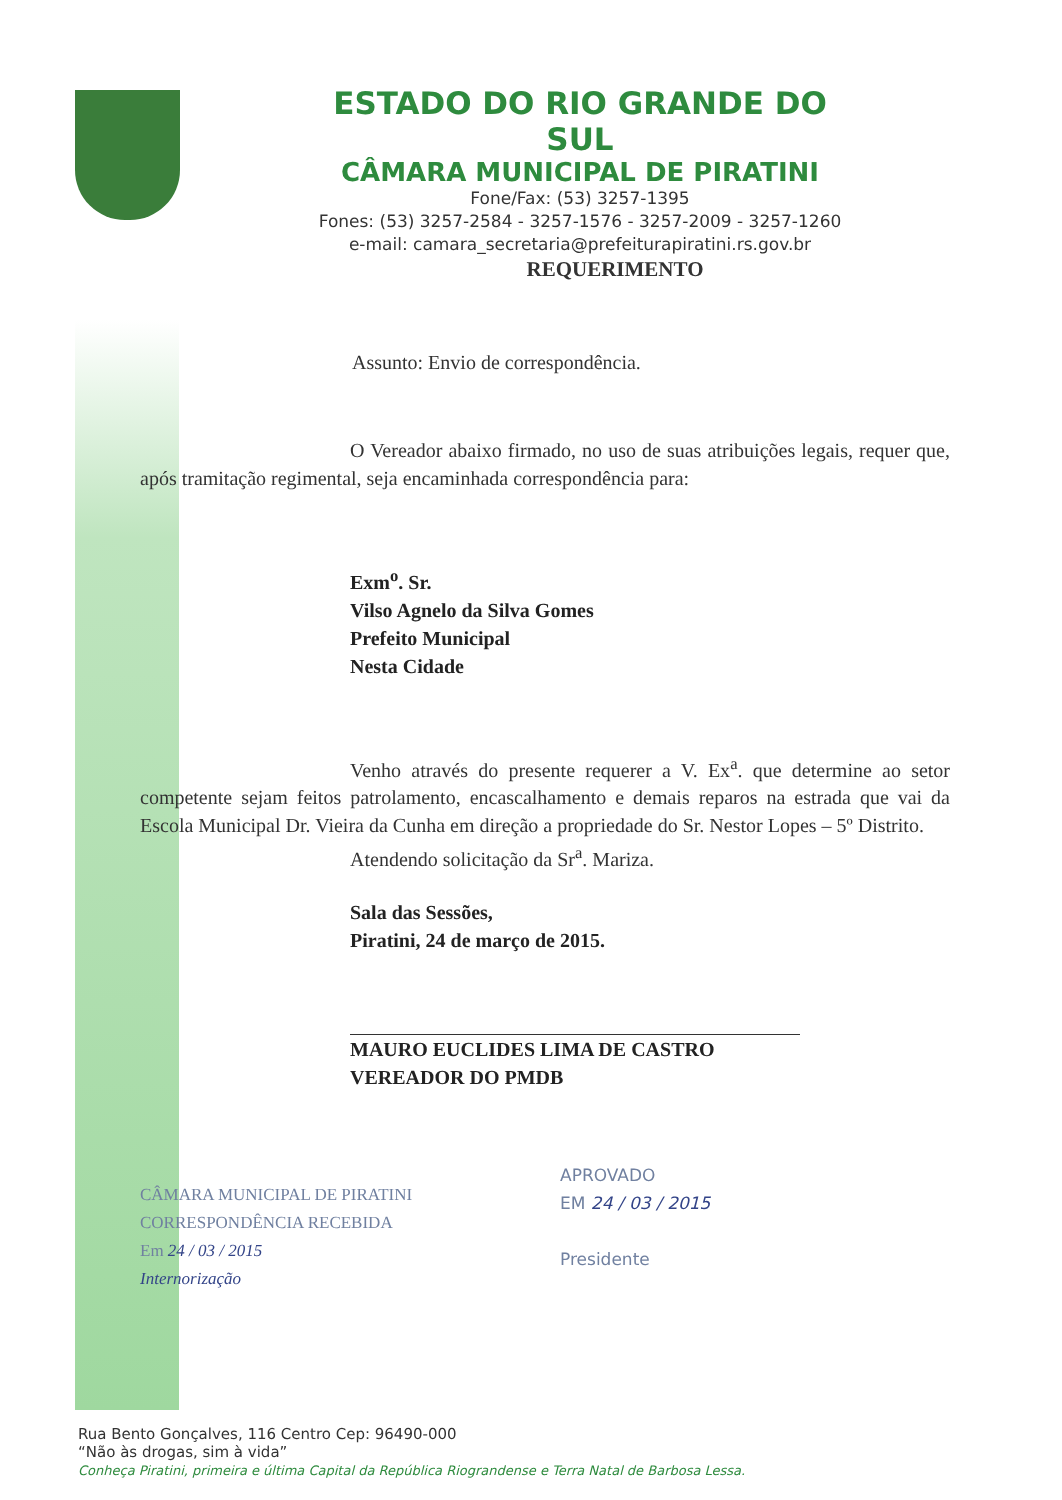ESTADO DO RIO GRANDE DO SUL
CÂMARA MUNICIPAL DE PIRATINI
Fone/Fax: (53) 3257-1395
Fones: (53) 3257-2584 - 3257-1576 - 3257-2009 - 3257-1260
e-mail: camara_secretaria@prefeiturapiratini.rs.gov.br
REQUERIMENTO
Assunto: Envio de correspondência.
O Vereador abaixo firmado, no uso de suas atribuições legais, requer que, após tramitação regimental, seja encaminhada correspondência para:
Exm<sup>o</sup>. Sr.
Vilso Agnelo da Silva Gomes
Prefeito Municipal
Nesta Cidade
Venho através do presente requerer a V. Ex<sup>a</sup>. que determine ao setor competente sejam feitos patrolamento, encascalhamento e demais reparos na estrada que vai da Escola Municipal Dr. Vieira da Cunha em direção a propriedade do Sr. Nestor Lopes – 5º Distrito.
Atendendo solicitação da Sr<sup>a</sup>. Mariza.
Sala das Sessões,
Piratini, 24 de março de 2015.
MAURO EUCLIDES LIMA DE CASTRO
VEREADOR DO PMDB
CÂMARA MUNICIPAL DE PIRATINI
CORRESPONDÊNCIA RECEBIDA
Em 24 / 03 / 2015
Internorização
APROVADO
EM 24 / 03 / 2015
Presidente
Rua Bento Gonçalves, 116 Centro Cep: 96490-000
“Não às drogas, sim à vida”
Conheça Piratini, primeira e última Capital da República Riograndense e Terra Natal de Barbosa Lessa.